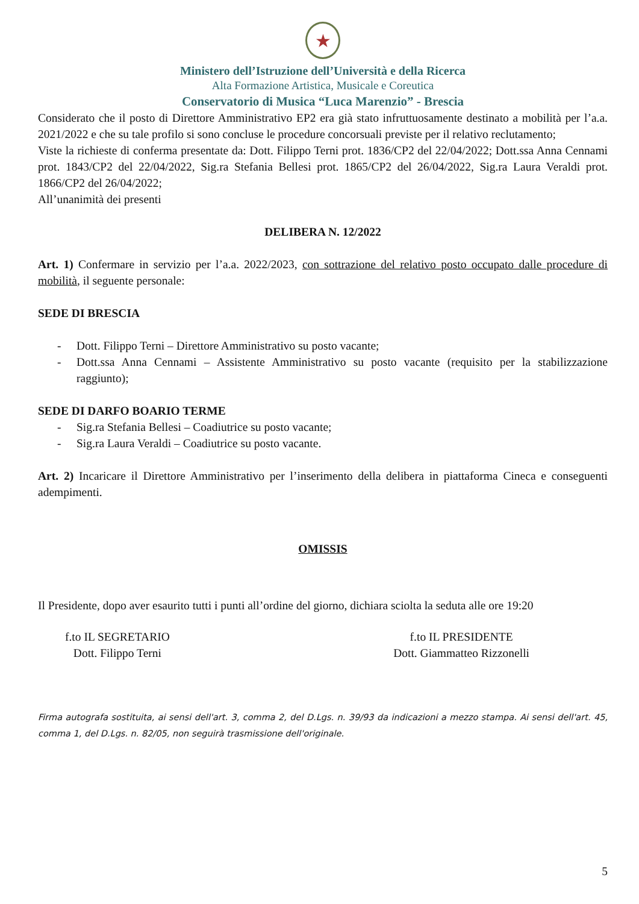★
Ministero dell’Istruzione dell’Università e della Ricerca
Alta Formazione Artistica, Musicale e Coreutica
Conservatorio di Musica “Luca Marenzio” - Brescia
Considerato che il posto di Direttore Amministrativo EP2 era già stato infruttuosamente destinato a mobilità per l’a.a. 2021/2022 e che su tale profilo si sono concluse le procedure concorsuali previste per il relativo reclutamento;
Viste la richieste di conferma presentate da: Dott. Filippo Terni prot. 1836/CP2 del 22/04/2022; Dott.ssa Anna Cennami prot. 1843/CP2 del 22/04/2022, Sig.ra Stefania Bellesi prot. 1865/CP2 del 26/04/2022, Sig.ra Laura Veraldi prot. 1866/CP2 del 26/04/2022;
All’unanimità dei presenti
DELIBERA N. 12/2022
Art. 1) Confermare in servizio per l’a.a. 2022/2023, con sottrazione del relativo posto occupato dalle procedure di mobilità, il seguente personale:
SEDE DI BRESCIA
- Dott. Filippo Terni – Direttore Amministrativo su posto vacante;
- Dott.ssa Anna Cennami – Assistente Amministrativo su posto vacante (requisito per la stabilizzazione raggiunto);
SEDE DI DARFO BOARIO TERME
- Sig.ra Stefania Bellesi – Coadiutrice su posto vacante;
- Sig.ra Laura Veraldi – Coadiutrice su posto vacante.
Art. 2) Incaricare il Direttore Amministrativo per l’inserimento della delibera in piattaforma Cineca e conseguenti adempimenti.
OMISSIS
Il Presidente, dopo aver esaurito tutti i punti all’ordine del giorno, dichiara sciolta la seduta alle ore 19:20
f.to IL SEGRETARIO
Dott. Filippo Terni
f.to IL PRESIDENTE
Dott. Giammatteo Rizzonelli
Firma autografa sostituita, ai sensi dell'art. 3, comma 2, del D.Lgs. n. 39/93 da indicazioni a mezzo stampa. Ai sensi dell'art. 45, comma 1, del D.Lgs. n. 82/05, non seguirà trasmissione dell'originale.
5